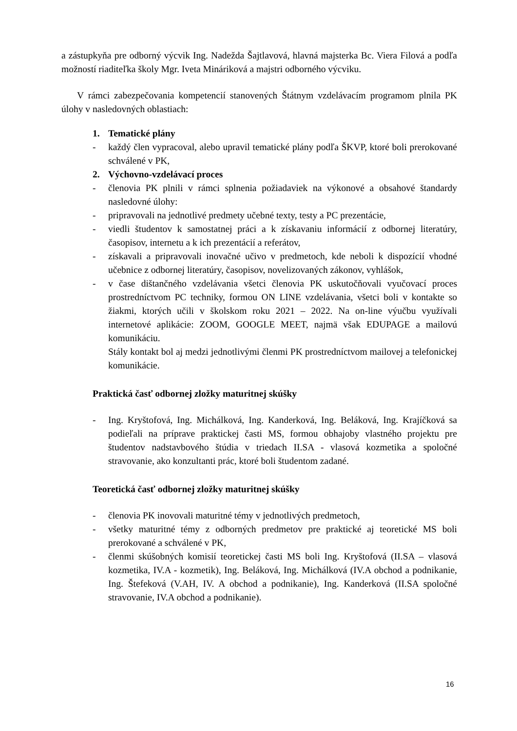a zástupkyňa pre odborný výcvik Ing. Nadežda Šajtlavová, hlavná majsterka Bc. Viera Filová a podľa možností riaditeľka školy Mgr. Iveta Mináriková a majstri odborného výcviku.
V rámci zabezpečovania kompetencií stanovených Štátnym vzdelávacím programom plnila PK úlohy v nasledovných oblastiach:
1. Tematické plány
- každý člen vypracoval, alebo upravil tematické plány podľa ŠKVP, ktoré boli prerokované schválené v PK,
2. Výchovno-vzdelávací proces
- členovia PK plnili v rámci splnenia požiadaviek na výkonové a obsahové štandardy nasledovné úlohy:
- pripravovali na jednotlivé predmety učebné texty, testy a PC prezentácie,
- viedli študentov k samostatnej práci a k získavaniu informácií z odbornej literatúry, časopisov, internetu a k ich prezentácií a referátov,
- získavali a pripravovali inovačné učivo v predmetoch, kde neboli k dispozícií vhodné učebnice z odbornej literatúry, časopisov, novelizovaných zákonov, vyhlášok,
- v čase dištančného vzdelávania všetci členovia PK uskutočňovali vyučovací proces prostredníctvom PC techniky, formou ON LINE vzdelávania, všetci boli v kontakte so žiakmi, ktorých učili v školskom roku 2021 – 2022. Na on-line výučbu využívali internetové aplikácie: ZOOM, GOOGLE MEET, najmä však EDUPAGE a mailovú komunikáciu.
Stály kontakt bol aj medzi jednotlivými členmi PK prostredníctvom mailovej a telefonickej komunikácie.
Praktická časť odbornej zložky maturitnej skúšky
- Ing. Kryštofová, Ing. Michálková, Ing. Kanderková, Ing. Beláková, Ing. Krajíčková sa podieľali na príprave praktickej časti MS, formou obhajoby vlastného projektu pre študentov nadstavbového štúdia v triedach II.SA - vlasová kozmetika a spoločné stravovanie, ako konzultanti prác, ktoré boli študentom zadané.
Teoretická časť odbornej zložky maturitnej skúšky
- členovia PK inovovali maturitné témy v jednotlivých predmetoch,
- všetky maturitné témy z odborných predmetov pre praktické aj teoretické MS boli prerokované a schválené v PK,
- členmi skúšobných komisií teoretickej časti MS boli Ing. Kryštofová (II.SA – vlasová kozmetika, IV.A - kozmetik), Ing. Beláková, Ing. Michálková (IV.A obchod a podnikanie, Ing. Štefeková (V.AH, IV. A obchod a podnikanie), Ing. Kanderková (II.SA spoločné stravovanie, IV.A obchod a podnikanie).
16